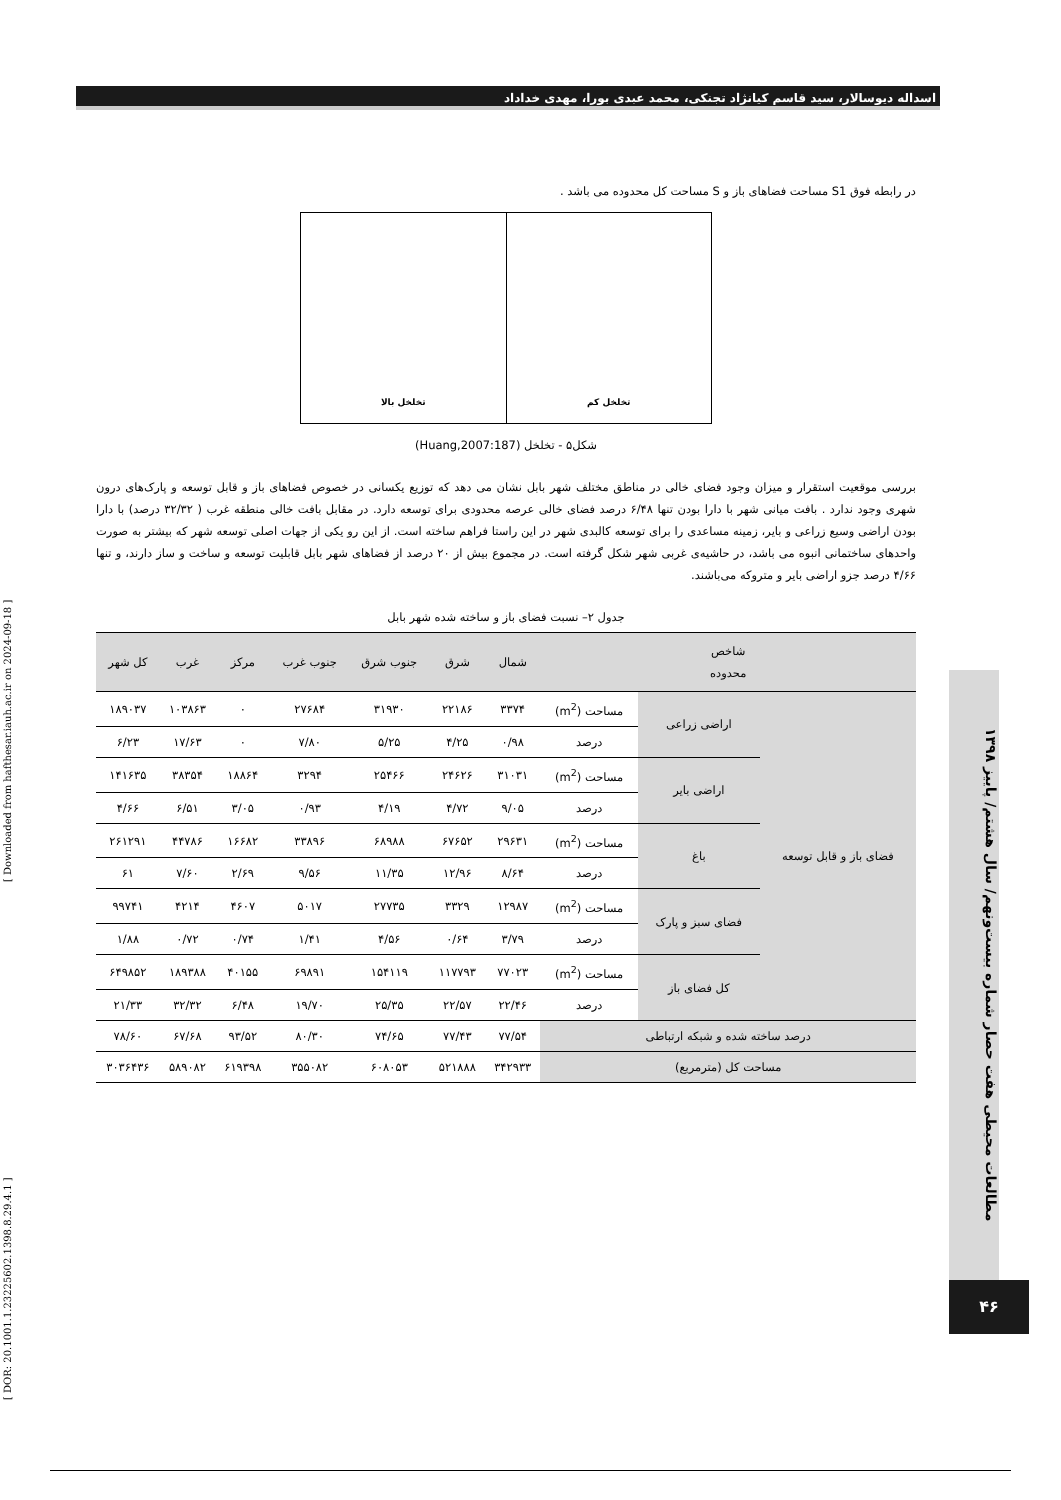اسداله دیوسالار، سید قاسم کیانژاد تجنکی، محمد عبدی بورا، مهدی خداداد
[ DOR: 20.1001.1.23225602.1398.8.29.4.1 ] [ Downloaded from hafthesar.iauh.ac.ir on 2024-09-18 ]
مطالعات محیطی هفت حصار شماره بیست‌ونهم/ سال هشتم/ پاییز ۱۳۹۸
۴۶
در رابطه فوق S1 مساحت فضاهای باز و S مساحت کل محدوده می باشد .
تخلخل کم تخلخل بالا
شکل۵ - تخلخل (Huang,2007:187)
بررسی موقعیت استقرار و میزان وجود فضای خالی در مناطق مختلف شهر بابل نشان می دهد که توزیع یکسانی در خصوص فضاهای باز و قابل توسعه و پارک‌های درون شهری وجود ندارد . بافت میانی شهر با دارا بودن تنها ۶/۴۸ درصد فضای خالی عرصه محدودی برای توسعه دارد. در مقابل بافت خالی منطقه غرب ( ۳۲/۳۲ درصد) با دارا بودن اراضی وسیع زراعی و بایر، زمینه مساعدی را برای توسعه کالبدی شهر در این راستا فراهم ساخته است. از این رو یکی از جهات اصلی توسعه شهر که بیشتر به صورت واحدهای ساختمانی انبوه می باشد، در حاشیه‌ی غربی شهر شکل گرفته است. در مجموع بیش از ۲۰ درصد از فضاهای شهر بابل قابلیت توسعه و ساخت و ساز دارند، و تنها ۴/۶۶ درصد جزو اراضی بایر و متروکه می‌باشند.
جدول ۲– نسبت فضای باز و ساخته شده شهر بابل
| شاخص محدوده | | | شمال | شرق | جنوب شرق | جنوب غرب | مرکز | غرب | کل شهر |
| --- | --- | --- | --- | --- | --- | --- | --- | --- | --- |
| فضای باز و قابل توسعه | اراضی زراعی | مساحت (m<sup>2</sup>) | ۳۳۷۴ | ۲۲۱۸۶ | ۳۱۹۳۰ | ۲۷۶۸۴ | ۰ | ۱۰۳۸۶۳ | ۱۸۹۰۳۷ |
| | | درصد | ۰/۹۸ | ۴/۲۵ | ۵/۲۵ | ۷/۸۰ | ۰ | ۱۷/۶۳ | ۶/۲۳ |
| | اراضی بایر | مساحت (m<sup>2</sup>) | ۳۱۰۳۱ | ۲۴۶۲۶ | ۲۵۴۶۶ | ۳۲۹۴ | ۱۸۸۶۴ | ۳۸۳۵۴ | ۱۴۱۶۳۵ |
| | | درصد | ۹/۰۵ | ۴/۷۲ | ۴/۱۹ | ۰/۹۳ | ۳/۰۵ | ۶/۵۱ | ۴/۶۶ |
| | باغ | مساحت (m<sup>2</sup>) | ۲۹۶۳۱ | ۶۷۶۵۲ | ۶۸۹۸۸ | ۳۳۸۹۶ | ۱۶۶۸۲ | ۴۴۷۸۶ | ۲۶۱۲۹۱ |
| | | درصد | ۸/۶۴ | ۱۲/۹۶ | ۱۱/۳۵ | ۹/۵۶ | ۲/۶۹ | ۷/۶۰ | ۶۱ |
| | فضای سبز و پارک | مساحت (m<sup>2</sup>) | ۱۲۹۸۷ | ۳۳۲۹ | ۲۷۷۳۵ | ۵۰۱۷ | ۴۶۰۷ | ۴۲۱۴ | ۹۹۷۴۱ |
| | | درصد | ۳/۷۹ | ۰/۶۴ | ۴/۵۶ | ۱/۴۱ | ۰/۷۴ | ۰/۷۲ | ۱/۸۸ |
| | کل فضای باز | مساحت (m<sup>2</sup>) | ۷۷۰۲۳ | ۱۱۷۷۹۳ | ۱۵۴۱۱۹ | ۶۹۸۹۱ | ۴۰۱۵۵ | ۱۸۹۳۸۸ | ۶۴۹۸۵۲ |
| | | درصد | ۲۲/۴۶ | ۲۲/۵۷ | ۲۵/۳۵ | ۱۹/۷۰ | ۶/۴۸ | ۳۲/۳۲ | ۲۱/۳۳ |
| درصد ساخته شده و شبکه ارتباطی | | | ۷۷/۵۴ | ۷۷/۴۳ | ۷۴/۶۵ | ۸۰/۳۰ | ۹۳/۵۲ | ۶۷/۶۸ | ۷۸/۶۰ |
| مساحت کل (مترمربع) | | | ۳۴۲۹۳۳ | ۵۲۱۸۸۸ | ۶۰۸۰۵۳ | ۳۵۵۰۸۲ | ۶۱۹۳۹۸ | ۵۸۹۰۸۲ | ۳۰۳۶۴۳۶ |